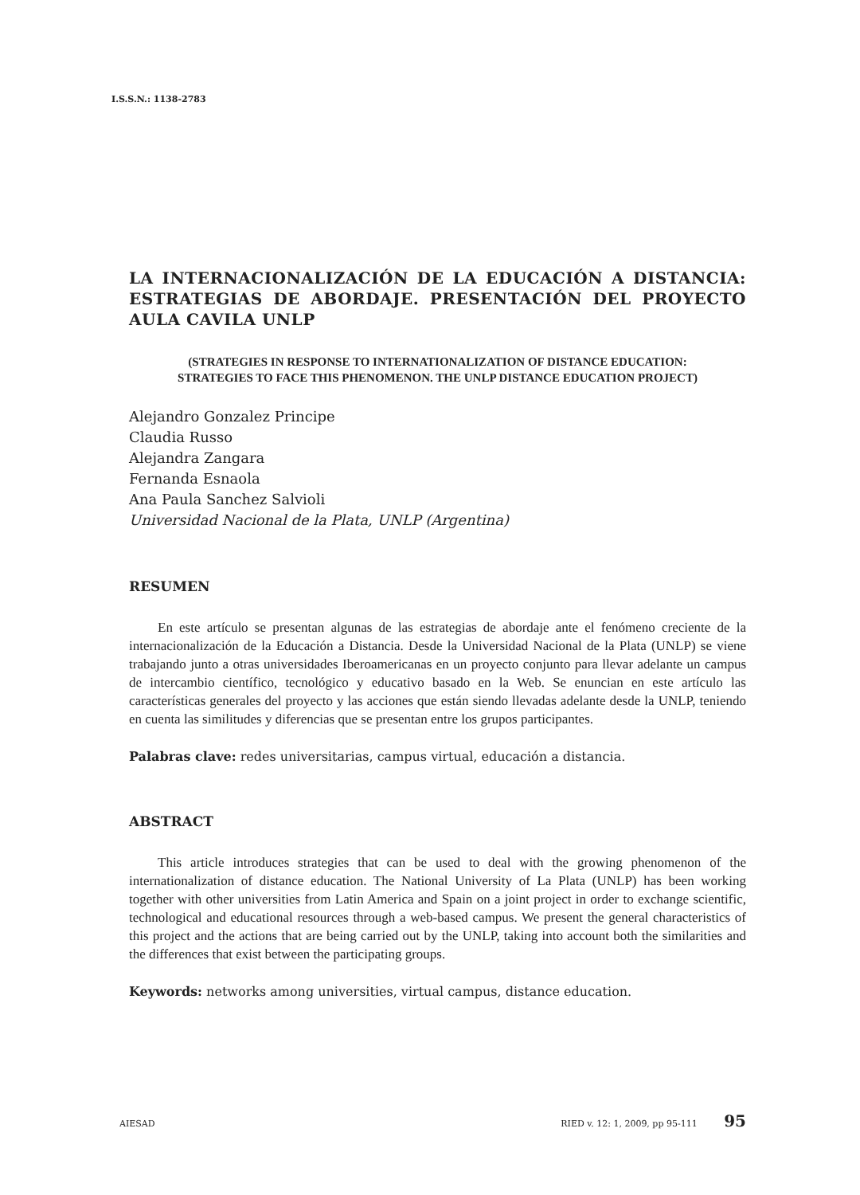I.S.S.N.: 1138-2783
LA INTERNACIONALIZACIÓN DE LA EDUCACIÓN A DISTANCIA: ESTRATEGIAS DE ABORDAJE. PRESENTACIÓN DEL PROYECTO AULA CAVILA UNLP
(STRATEGIES IN RESPONSE TO INTERNATIONALIZATION OF DISTANCE EDUCATION:
STRATEGIES TO FACE THIS PHENOMENON. THE UNLP DISTANCE EDUCATION PROJECT)
Alejandro Gonzalez Principe
Claudia Russo
Alejandra Zangara
Fernanda Esnaola
Ana Paula Sanchez Salvioli
Universidad Nacional de la Plata, UNLP (Argentina)
RESUMEN
En este artículo se presentan algunas de las estrategias de abordaje ante el fenómeno creciente de la internacionalización de la Educación a Distancia. Desde la Universidad Nacional de la Plata (UNLP) se viene trabajando junto a otras universidades Iberoamericanas en un proyecto conjunto para llevar adelante un campus de intercambio científico, tecnológico y educativo basado en la Web. Se enuncian en este artículo las características generales del proyecto y las acciones que están siendo llevadas adelante desde la UNLP, teniendo en cuenta las similitudes y diferencias que se presentan entre los grupos participantes.
Palabras clave: redes universitarias, campus virtual, educación a distancia.
ABSTRACT
This article introduces strategies that can be used to deal with the growing phenomenon of the internationalization of distance education. The National University of La Plata (UNLP) has been working together with other universities from Latin America and Spain on a joint project in order to exchange scientific, technological and educational resources through a web-based campus. We present the general characteristics of this project and the actions that are being carried out by the UNLP, taking into account both the similarities and the differences that exist between the participating groups.
Keywords: networks among universities, virtual campus, distance education.
AIESAD RIED v. 12: 1, 2009, pp 95-111 95